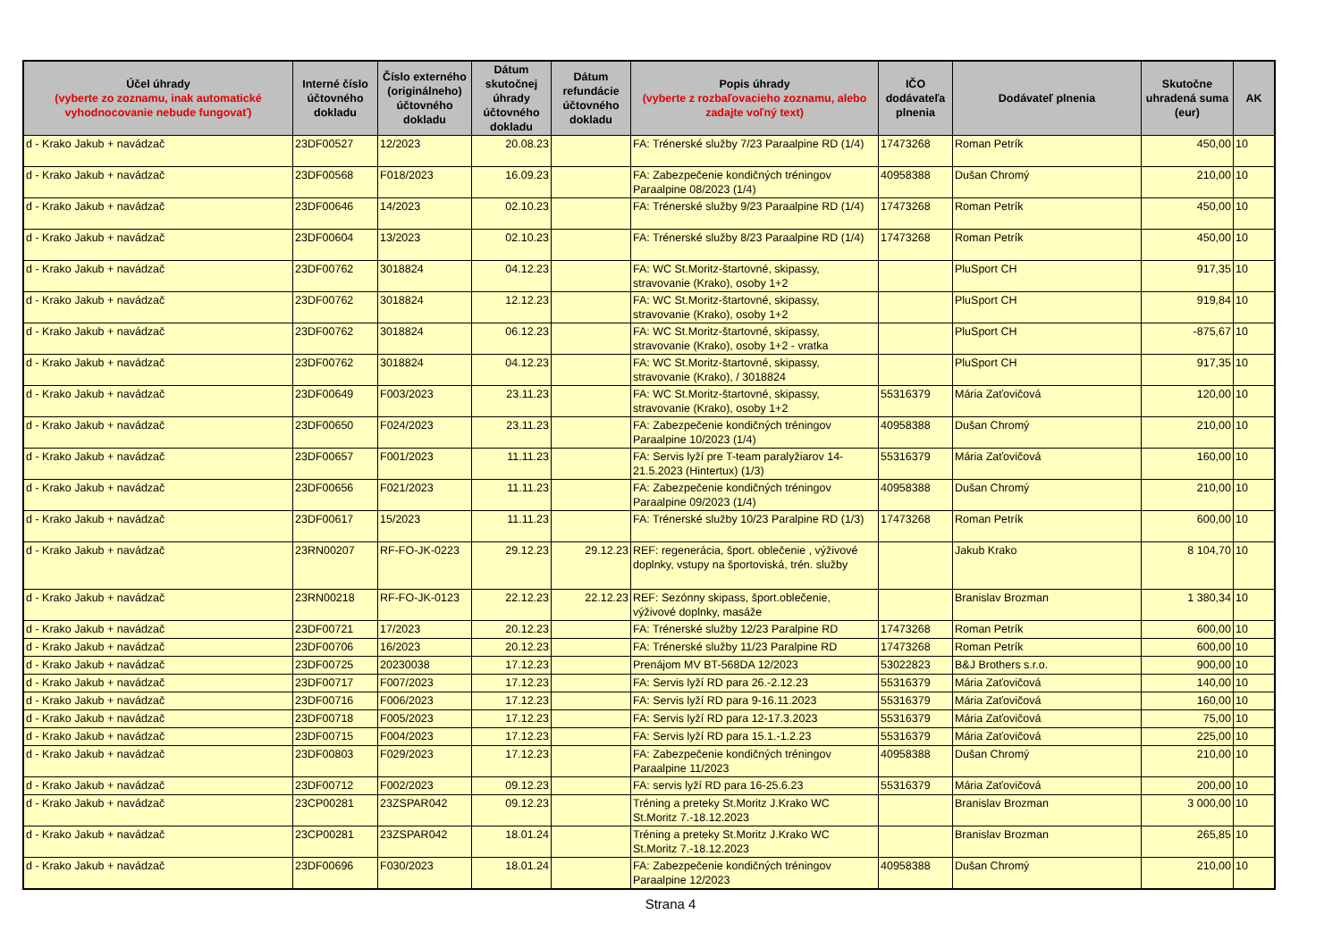| Účel úhrady (vyberte zo zoznamu, inak automatické vyhodnocovanie nebude fungovať) | Interné číslo účtovného dokladu | Číslo externého (originálneho) účtovného dokladu | Dátum skutočnej úhrady účtovného dokladu | Dátum refundácie účtovného dokladu | Popis úhrady (vyberte z rozbaľovacieho zoznamu, alebo zadajte voľný text) | IČO dodávateľa plnenia | Dodávateľ plnenia | Skutočne uhradená suma (eur) | AK |
| --- | --- | --- | --- | --- | --- | --- | --- | --- | --- |
| d - Krako Jakub + navádzač | 23DF00527 | 12/2023 | 20.08.23 | | FA: Trénerské služby 7/23 Paraalpine RD (1/4) | 17473268 | Roman Petrík | 450,00 | 10 |
| d - Krako Jakub + navádzač | 23DF00568 | F018/2023 | 16.09.23 | | FA: Zabezpečenie kondičných tréningov Paraalpine 08/2023 (1/4) | 40958388 | Dušan Chromý | 210,00 | 10 |
| d - Krako Jakub + navádzač | 23DF00646 | 14/2023 | 02.10.23 | | FA: Trénerské služby 9/23 Paraalpine RD (1/4) | 17473268 | Roman Petrík | 450,00 | 10 |
| d - Krako Jakub + navádzač | 23DF00604 | 13/2023 | 02.10.23 | | FA: Trénerské služby 8/23 Paraalpine RD (1/4) | 17473268 | Roman Petrík | 450,00 | 10 |
| d - Krako Jakub + navádzač | 23DF00762 | 3018824 | 04.12.23 | | FA: WC St.Moritz-štartovné, skipassy, stravovanie (Krako), osoby 1+2 | | PluSport CH | 917,35 | 10 |
| d - Krako Jakub + navádzač | 23DF00762 | 3018824 | 12.12.23 | | FA: WC St.Moritz-štartovné, skipassy, stravovanie (Krako), osoby 1+2 | | PluSport CH | 919,84 | 10 |
| d - Krako Jakub + navádzač | 23DF00762 | 3018824 | 06.12.23 | | FA: WC St.Moritz-štartovné, skipassy, stravovanie (Krako), osoby 1+2 - vratka | | PluSport CH | -875,67 | 10 |
| d - Krako Jakub + navádzač | 23DF00762 | 3018824 | 04.12.23 | | FA: WC St.Moritz-štartovné, skipassy, stravovanie (Krako), / 3018824 | | PluSport CH | 917,35 | 10 |
| d - Krako Jakub + navádzač | 23DF00649 | F003/2023 | 23.11.23 | | FA: WC St.Moritz-štartovné, skipassy, stravovanie (Krako), osoby 1+2 | 55316379 | Mária Zaťovičová | 120,00 | 10 |
| d - Krako Jakub + navádzač | 23DF00650 | F024/2023 | 23.11.23 | | FA: Zabezpečenie kondičných tréningov Paraalpine 10/2023 (1/4) | 40958388 | Dušan Chromý | 210,00 | 10 |
| d - Krako Jakub + navádzač | 23DF00657 | F001/2023 | 11.11.23 | | FA: Servis lyží pre T-team paralyžiarov 14-21.5.2023 (Hintertux) (1/3) | 55316379 | Mária Zaťovičová | 160,00 | 10 |
| d - Krako Jakub + navádzač | 23DF00656 | F021/2023 | 11.11.23 | | FA: Zabezpečenie kondičných tréningov Paraalpine 09/2023 (1/4) | 40958388 | Dušan Chromý | 210,00 | 10 |
| d - Krako Jakub + navádzač | 23DF00617 | 15/2023 | 11.11.23 | | FA: Trénerské služby 10/23 Paralpine RD (1/3) | 17473268 | Roman Petrík | 600,00 | 10 |
| d - Krako Jakub + navádzač | 23RN00207 | RF-FO-JK-0223 | 29.12.23 | 29.12.23 | REF: regenerácia, šport. oblečenie , výživové doplnky, vstupy na športoviská, trén. služby | | Jakub Krako | 8 104,70 | 10 |
| d - Krako Jakub + navádzač | 23RN00218 | RF-FO-JK-0123 | 22.12.23 | 22.12.23 | REF: Sezónny skipass, šport.oblečenie, výživové doplnky, masáže | | Branislav Brozman | 1 380,34 | 10 |
| d - Krako Jakub + navádzač | 23DF00721 | 17/2023 | 20.12.23 | | FA: Trénerské služby 12/23 Paralpine RD | 17473268 | Roman Petrík | 600,00 | 10 |
| d - Krako Jakub + navádzač | 23DF00706 | 16/2023 | 20.12.23 | | FA: Trénerské služby 11/23 Paralpine RD | 17473268 | Roman Petrík | 600,00 | 10 |
| d - Krako Jakub + navádzač | 23DF00725 | 20230038 | 17.12.23 | | Prenájom MV BT-568DA 12/2023 | 53022823 | B&J Brothers s.r.o. | 900,00 | 10 |
| d - Krako Jakub + navádzač | 23DF00717 | F007/2023 | 17.12.23 | | FA: Servis lyží RD para 26.-2.12.23 | 55316379 | Mária Zaťovičová | 140,00 | 10 |
| d - Krako Jakub + navádzač | 23DF00716 | F006/2023 | 17.12.23 | | FA: Servis lyží RD para 9-16.11.2023 | 55316379 | Mária Zaťovičová | 160,00 | 10 |
| d - Krako Jakub + navádzač | 23DF00718 | F005/2023 | 17.12.23 | | FA: Servis lyží RD para 12-17.3.2023 | 55316379 | Mária Zaťovičová | 75,00 | 10 |
| d - Krako Jakub + navádzač | 23DF00715 | F004/2023 | 17.12.23 | | FA: Servis lyží RD para 15.1.-1.2.23 | 55316379 | Mária Zaťovičová | 225,00 | 10 |
| d - Krako Jakub + navádzač | 23DF00803 | F029/2023 | 17.12.23 | | FA: Zabezpečenie kondičných tréningov Paraalpine 11/2023 | 40958388 | Dušan Chromý | 210,00 | 10 |
| d - Krako Jakub + navádzač | 23DF00712 | F002/2023 | 09.12.23 | | FA: servis lyží RD para 16-25.6.23 | 55316379 | Mária Zaťovičová | 200,00 | 10 |
| d - Krako Jakub + navádzač | 23CP00281 | 23ZSPAR042 | 09.12.23 | | Tréning a preteky St.Moritz J.Krako WC St.Moritz 7.-18.12.2023 | | Branislav Brozman | 3 000,00 | 10 |
| d - Krako Jakub + navádzač | 23CP00281 | 23ZSPAR042 | 18.01.24 | | Tréning a preteky St.Moritz J.Krako WC St.Moritz 7.-18.12.2023 | | Branislav Brozman | 265,85 | 10 |
| d - Krako Jakub + navádzač | 23DF00696 | F030/2023 | 18.01.24 | | FA: Zabezpečenie kondičných tréningov Paraalpine 12/2023 | 40958388 | Dušan Chromý | 210,00 | 10 |
Strana 4